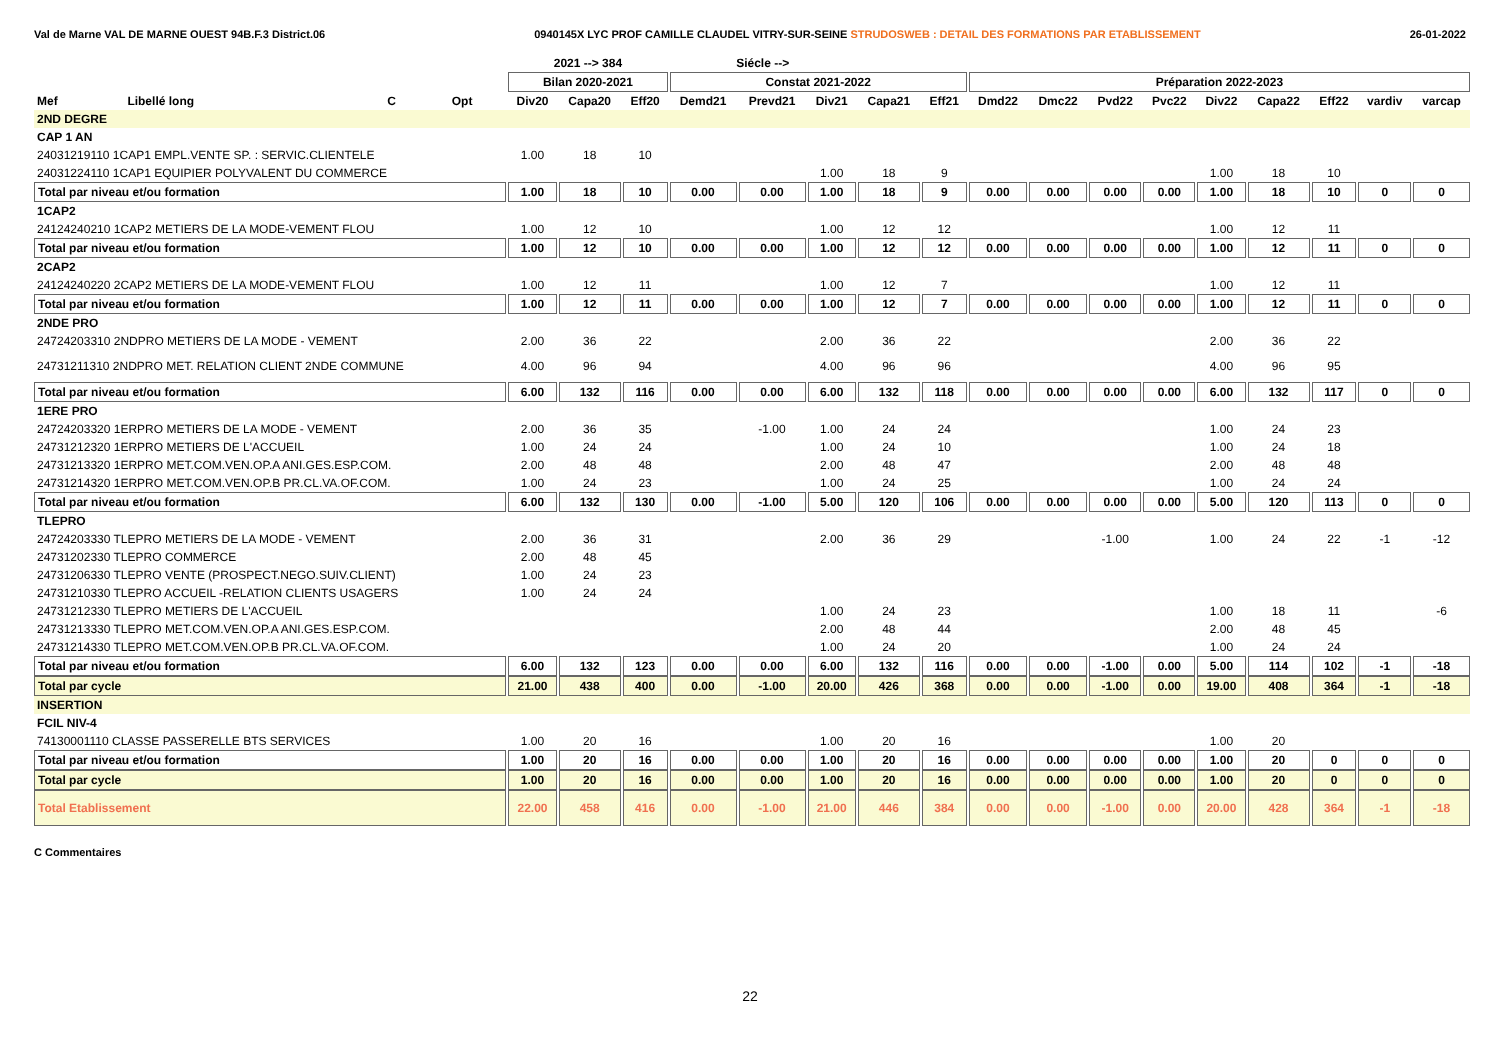Val de Marne VAL DE MARNE OUEST 94B.F.3 District.06 0940145X LYC PROF CAMILLE CLAUDEL VITRY-SUR-SEINE STRUDOSWEB : DETAIL DES FORMATIONS PAR ETABLISSEMENT 26-01-2022
| | | | | 2021 --> 384 | | | Siécle --> | | | | | | | | | | | | | |
| --- | --- | --- | --- | --- | --- | --- | --- | --- | --- | --- | --- | --- | --- | --- | --- | --- | --- | --- | --- | --- |
| | | | | Bilan 2020-2021 | | | Constat 2021-2022 | | | | | Préparation 2022-2023 | | | | | | | | |
| Mef | Libellé long | C | Opt | Div20 | Capa20 | Eff20 | Demd21 | Prevd21 | Div21 | Capa21 | Eff21 | Dmd22 | Dmc22 | Pvd22 | Pvc22 | Div22 | Capa22 | Eff22 | vardiv | varcap |
| 2ND DEGRE | | | | | | | | | | | | | | | | | | | | |
| CAP 1 AN | | | | | | | | | | | | | | | | | | | | |
| 24031219110 1CAP1 EMPL.VENTE SP. : SERVIC.CLIENTELE | | | | 1.00 | 18 | 10 | | | | | | | | | | | | | | |
| 24031224110 1CAP1 EQUIPIER POLYVALENT DU COMMERCE | | | | | | | | | 1.00 | 18 | 9 | | | | | 1.00 | 18 | 10 | | |
| Total par niveau et/ou formation | | | | 1.00 | 18 | 10 | 0.00 | 0.00 | 1.00 | 18 | 9 | 0.00 | 0.00 | 0.00 | 0.00 | 1.00 | 18 | 10 | 0 | 0 |
| 1CAP2 | | | | | | | | | | | | | | | | | | | | |
| 24124240210 1CAP2 METIERS DE LA MODE-VEMENT FLOU | | | | 1.00 | 12 | 10 | | | 1.00 | 12 | 12 | | | | | 1.00 | 12 | 11 | | |
| Total par niveau et/ou formation | | | | 1.00 | 12 | 10 | 0.00 | 0.00 | 1.00 | 12 | 12 | 0.00 | 0.00 | 0.00 | 0.00 | 1.00 | 12 | 11 | 0 | 0 |
| 2CAP2 | | | | | | | | | | | | | | | | | | | | |
| 24124240220 2CAP2 METIERS DE LA MODE-VEMENT FLOU | | | | 1.00 | 12 | 11 | | | 1.00 | 12 | 7 | | | | | 1.00 | 12 | 11 | | |
| Total par niveau et/ou formation | | | | 1.00 | 12 | 11 | 0.00 | 0.00 | 1.00 | 12 | 7 | 0.00 | 0.00 | 0.00 | 0.00 | 1.00 | 12 | 11 | 0 | 0 |
| 2NDE PRO | | | | | | | | | | | | | | | | | | | | |
| 24724203310 2NDPRO METIERS DE LA MODE - VEMENT | | | | 2.00 | 36 | 22 | | | 2.00 | 36 | 22 | | | | | 2.00 | 36 | 22 | | |
| 24731211310 2NDPRO MET. RELATION CLIENT 2NDE COMMUNE | | | | 4.00 | 96 | 94 | | | 4.00 | 96 | 96 | | | | | 4.00 | 96 | 95 | | |
| Total par niveau et/ou formation | | | | 6.00 | 132 | 116 | 0.00 | 0.00 | 6.00 | 132 | 118 | 0.00 | 0.00 | 0.00 | 0.00 | 6.00 | 132 | 117 | 0 | 0 |
| 1ERE PRO | | | | | | | | | | | | | | | | | | | | |
| 24724203320 1ERPRO METIERS DE LA MODE - VEMENT | | | | 2.00 | 36 | 35 | | -1.00 | 1.00 | 24 | 24 | | | | | 1.00 | 24 | 23 | | |
| 24731212320 1ERPRO METIERS DE L'ACCUEIL | | | | 1.00 | 24 | 24 | | | 1.00 | 24 | 10 | | | | | 1.00 | 24 | 18 | | |
| 24731213320 1ERPRO MET.COM.VEN.OP.A ANI.GES.ESP.COM. | | | | 2.00 | 48 | 48 | | | 2.00 | 48 | 47 | | | | | 2.00 | 48 | 48 | | |
| 24731214320 1ERPRO MET.COM.VEN.OP.B PR.CL.VA.OF.COM. | | | | 1.00 | 24 | 23 | | | 1.00 | 24 | 25 | | | | | 1.00 | 24 | 24 | | |
| Total par niveau et/ou formation | | | | 6.00 | 132 | 130 | 0.00 | -1.00 | 5.00 | 120 | 106 | 0.00 | 0.00 | 0.00 | 0.00 | 5.00 | 120 | 113 | 0 | 0 |
| TLEPRO | | | | | | | | | | | | | | | | | | | | |
| 24724203330 TLEPRO METIERS DE LA MODE - VEMENT | | | | 2.00 | 36 | 31 | | | 2.00 | 36 | 29 | | | -1.00 | | 1.00 | 24 | 22 | -1 | -12 |
| 24731202330 TLEPRO COMMERCE | | | | 2.00 | 48 | 45 | | | | | | | | | | | | | | |
| 24731206330 TLEPRO VENTE (PROSPECT.NEGO.SUIV.CLIENT) | | | | 1.00 | 24 | 23 | | | | | | | | | | | | | | |
| 24731210330 TLEPRO ACCUEIL -RELATION CLIENTS USAGERS | | | | 1.00 | 24 | 24 | | | | | | | | | | | | | | |
| 24731212330 TLEPRO METIERS DE L'ACCUEIL | | | | | | | | | 1.00 | 24 | 23 | | | | | 1.00 | 18 | 11 | | -6 |
| 24731213330 TLEPRO MET.COM.VEN.OP.A ANI.GES.ESP.COM. | | | | | | | | | 2.00 | 48 | 44 | | | | | 2.00 | 48 | 45 | | |
| 24731214330 TLEPRO MET.COM.VEN.OP.B PR.CL.VA.OF.COM. | | | | | | | | | 1.00 | 24 | 20 | | | | | 1.00 | 24 | 24 | | |
| Total par niveau et/ou formation | | | | 6.00 | 132 | 123 | 0.00 | 0.00 | 6.00 | 132 | 116 | 0.00 | 0.00 | -1.00 | 0.00 | 5.00 | 114 | 102 | -1 | -18 |
| Total par cycle | | | | 21.00 | 438 | 400 | 0.00 | -1.00 | 20.00 | 426 | 368 | 0.00 | 0.00 | -1.00 | 0.00 | 19.00 | 408 | 364 | -1 | -18 |
| INSERTION | | | | | | | | | | | | | | | | | | | | |
| FCIL NIV-4 | | | | | | | | | | | | | | | | | | | | |
| 74130001110 CLASSE PASSERELLE BTS SERVICES | | | | 1.00 | 20 | 16 | | | 1.00 | 20 | 16 | | | | | 1.00 | 20 | | | |
| Total par niveau et/ou formation | | | | 1.00 | 20 | 16 | 0.00 | 0.00 | 1.00 | 20 | 16 | 0.00 | 0.00 | 0.00 | 0.00 | 1.00 | 20 | 0 | 0 | 0 |
| Total par cycle | | | | 1.00 | 20 | 16 | 0.00 | 0.00 | 1.00 | 20 | 16 | 0.00 | 0.00 | 0.00 | 0.00 | 1.00 | 20 | 0 | 0 | 0 |
| Total Etablissement | | | | 22.00 | 458 | 416 | 0.00 | -1.00 | 21.00 | 446 | 384 | 0.00 | 0.00 | -1.00 | 0.00 | 20.00 | 428 | 364 | -1 | -18 |
C Commentaires
22